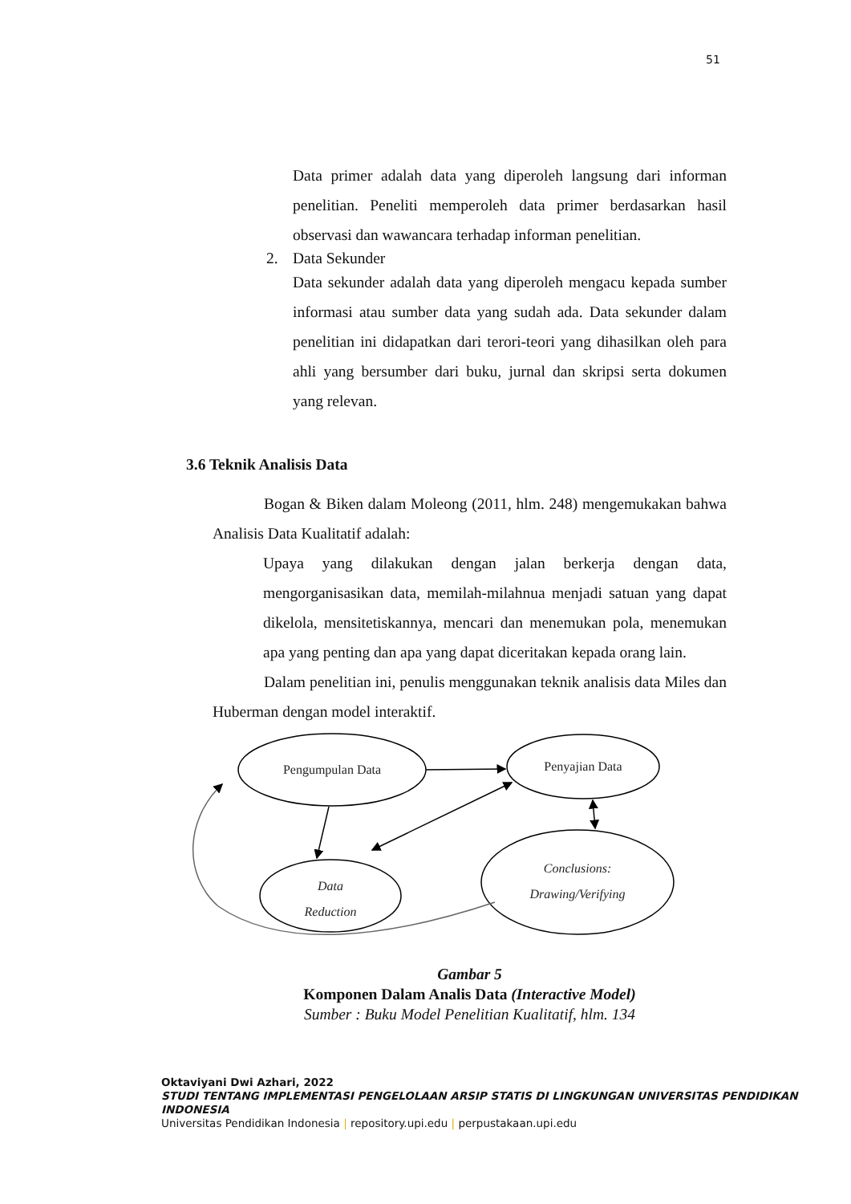51
Data primer adalah data yang diperoleh langsung dari informan penelitian. Peneliti memperoleh data primer berdasarkan hasil observasi dan wawancara terhadap informan penelitian.
2. Data Sekunder
Data sekunder adalah data yang diperoleh mengacu kepada sumber informasi atau sumber data yang sudah ada. Data sekunder dalam penelitian ini didapatkan dari terori-teori yang dihasilkan oleh para ahli yang bersumber dari buku, jurnal dan skripsi serta dokumen yang relevan.
3.6 Teknik Analisis Data
Bogan & Biken dalam Moleong (2011, hlm. 248) mengemukakan bahwa Analisis Data Kualitatif adalah:
Upaya yang dilakukan dengan jalan berkerja dengan data, mengorganisasikan data, memilah-milahnua menjadi satuan yang dapat dikelola, mensitetiskannya, mencari dan menemukan pola, menemukan apa yang penting dan apa yang dapat diceritakan kepada orang lain.
Dalam penelitian ini, penulis menggunakan teknik analisis data Miles dan Huberman dengan model interaktif.
Pengumpulan Data
Penyajian Data
Data
Reduction
Conclusions:
Drawing/Verifying
Gambar 5
Komponen Dalam Analis Data (Interactive Model)
Sumber : Buku Model Penelitian Kualitatif, hlm. 134
Oktaviyani Dwi Azhari, 2022
STUDI TENTANG IMPLEMENTASI PENGELOLAAN ARSIP STATIS DI LINGKUNGAN UNIVERSITAS PENDIDIKAN INDONESIA
Universitas Pendidikan Indonesia | repository.upi.edu | perpustakaan.upi.edu